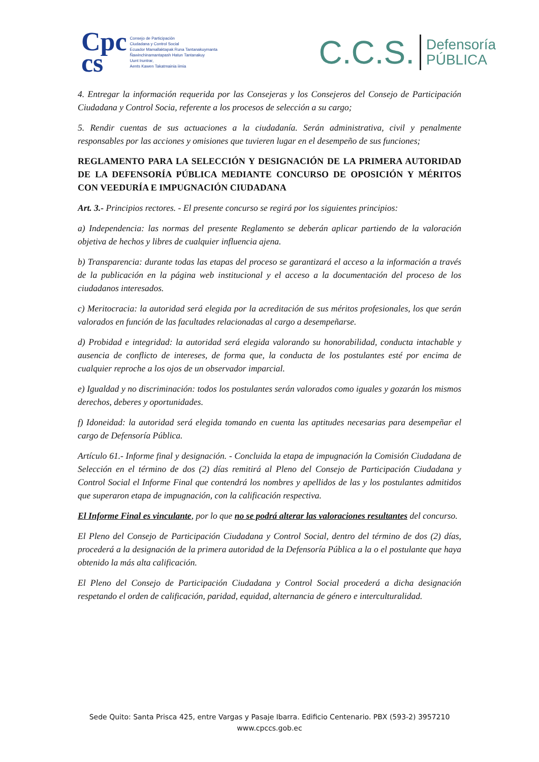Cpc
cs
Consejo de Participación
Ciudadana y Control Social
Ecuador Mamallaktapak Runa Tantanakuymanta
Ñawinchinamantapash Hatun Tantanakuy
Uunt Iruntrar,
Aents Kawen Takatmainia iimia
C.C.S. Defensoría
PÚBLICA
4. Entregar la información requerida por las Consejeras y los Consejeros del Consejo de Participación Ciudadana y Control Socia, referente a los procesos de selección a su cargo;
5. Rendir cuentas de sus actuaciones a la ciudadanía. Serán administrativa, civil y penalmente responsables por las acciones y omisiones que tuvieren lugar en el desempeño de sus funciones;
REGLAMENTO PARA LA SELECCIÓN Y DESIGNACIÓN DE LA PRIMERA AUTORIDAD DE LA DEFENSORÍA PÚBLICA MEDIANTE CONCURSO DE OPOSICIÓN Y MÉRITOS CON VEEDURÍA E IMPUGNACIÓN CIUDADANA
Art. 3.- Principios rectores. - El presente concurso se regirá por los siguientes principios:
a) Independencia: las normas del presente Reglamento se deberán aplicar partiendo de la valoración objetiva de hechos y libres de cualquier influencia ajena.
b) Transparencia: durante todas las etapas del proceso se garantizará el acceso a la información a través de la publicación en la página web institucional y el acceso a la documentación del proceso de los ciudadanos interesados.
c) Meritocracia: la autoridad será elegida por la acreditación de sus méritos profesionales, los que serán valorados en función de las facultades relacionadas al cargo a desempeñarse.
d) Probidad e integridad: la autoridad será elegida valorando su honorabilidad, conducta intachable y ausencia de conflicto de intereses, de forma que, la conducta de los postulantes esté por encima de cualquier reproche a los ojos de un observador imparcial.
e) Igualdad y no discriminación: todos los postulantes serán valorados como iguales y gozarán los mismos derechos, deberes y oportunidades.
f) Idoneidad: la autoridad será elegida tomando en cuenta las aptitudes necesarias para desempeñar el cargo de Defensoría Pública.
Artículo 61.- Informe final y designación. - Concluida la etapa de impugnación la Comisión Ciudadana de Selección en el término de dos (2) días remitirá al Pleno del Consejo de Participación Ciudadana y Control Social el Informe Final que contendrá los nombres y apellidos de las y los postulantes admitidos que superaron etapa de impugnación, con la calificación respectiva.
El Informe Final es vinculante, por lo que no se podrá alterar las valoraciones resultantes del concurso.
El Pleno del Consejo de Participación Ciudadana y Control Social, dentro del término de dos (2) días, procederá a la designación de la primera autoridad de la Defensoría Pública a la o el postulante que haya obtenido la más alta calificación.
El Pleno del Consejo de Participación Ciudadana y Control Social procederá a dicha designación respetando el orden de calificación, paridad, equidad, alternancia de género e interculturalidad.
Sede Quito: Santa Prisca 425, entre Vargas y Pasaje Ibarra. Edificio Centenario. PBX (593-2) 3957210
www.cpccs.gob.ec